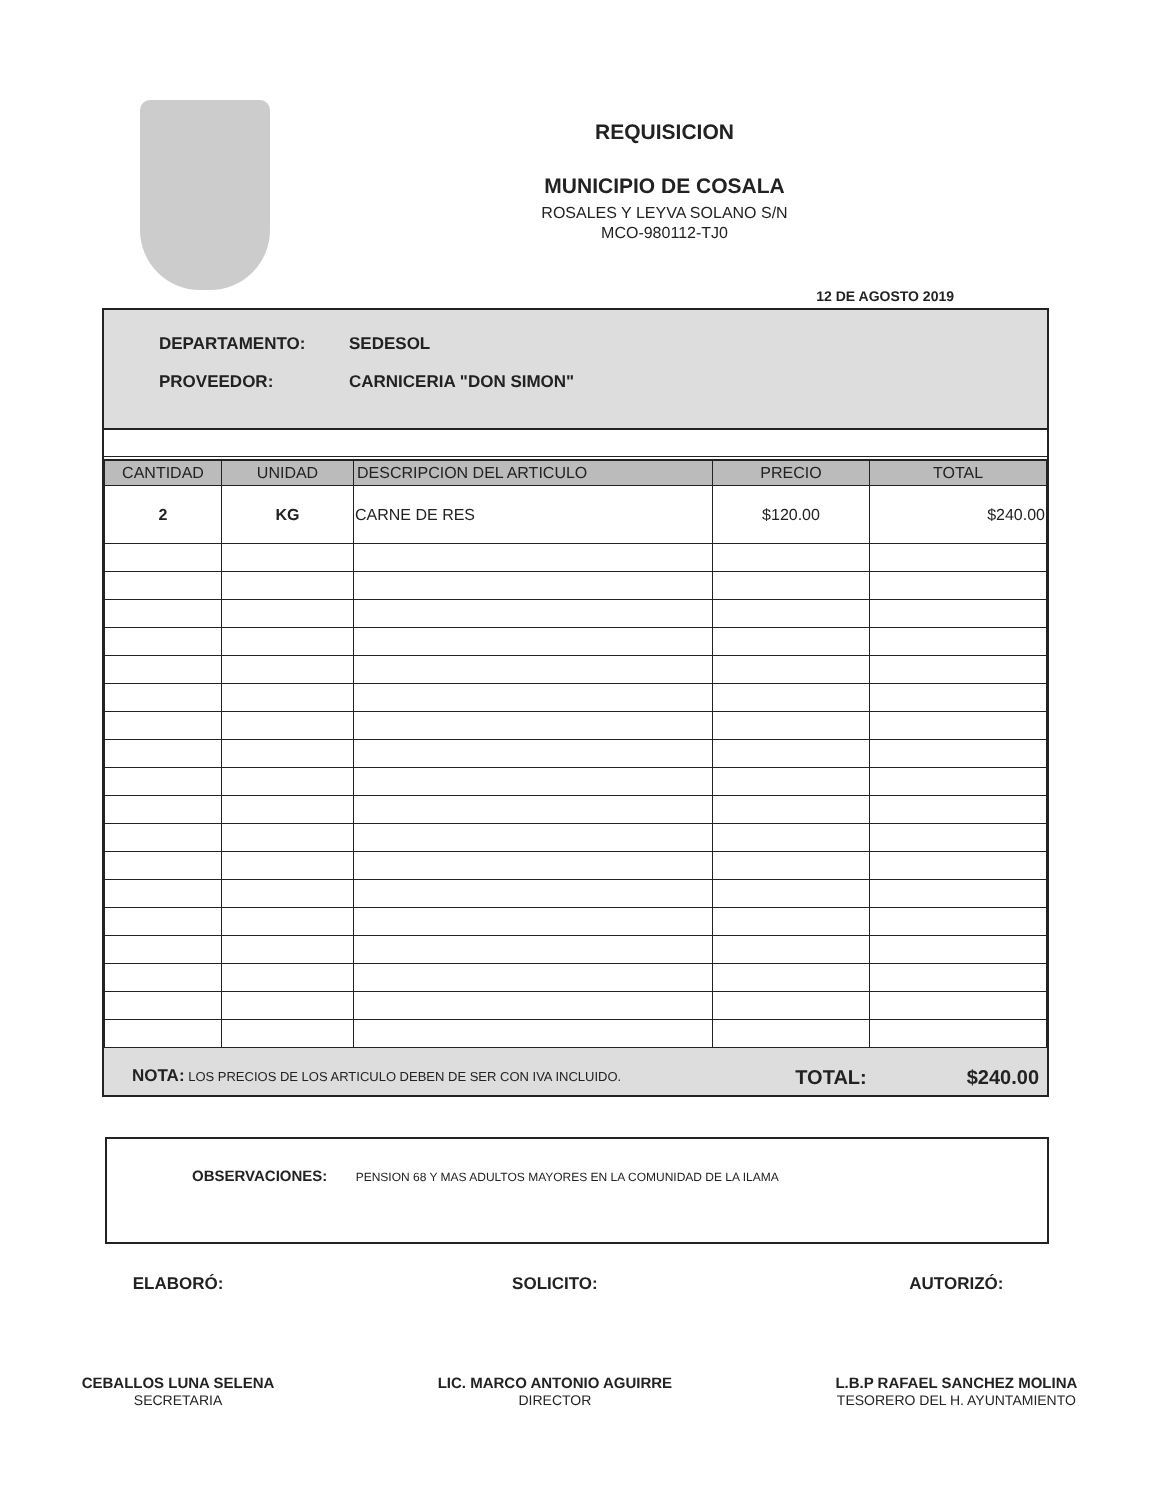REQUISICION
MUNICIPIO DE COSALA
ROSALES Y LEYVA SOLANO S/N
MCO-980112-TJ0
12 DE AGOSTO 2019
DEPARTAMENTO: SEDESOL
PROVEEDOR: CARNICERIA "DON SIMON"
| CANTIDAD | UNIDAD | DESCRIPCION DEL ARTICULO | PRECIO | TOTAL |
| --- | --- | --- | --- | --- |
| 2 | KG | CARNE DE RES | $120.00 | $240.00 |
NOTA: LOS PRECIOS DE LOS ARTICULO DEBEN DE SER CON IVA INCLUIDO.
TOTAL: $240.00
OBSERVACIONES: PENSION 68 Y MAS ADULTOS MAYORES EN LA COMUNIDAD DE LA ILAMA
ELABORÓ:
CEBALLOS LUNA SELENA
SECRETARIA
SOLICITO:
LIC. MARCO ANTONIO AGUIRRE
DIRECTOR
AUTORIZÓ:
L.B.P RAFAEL SANCHEZ MOLINA
TESORERO DEL H. AYUNTAMIENTO